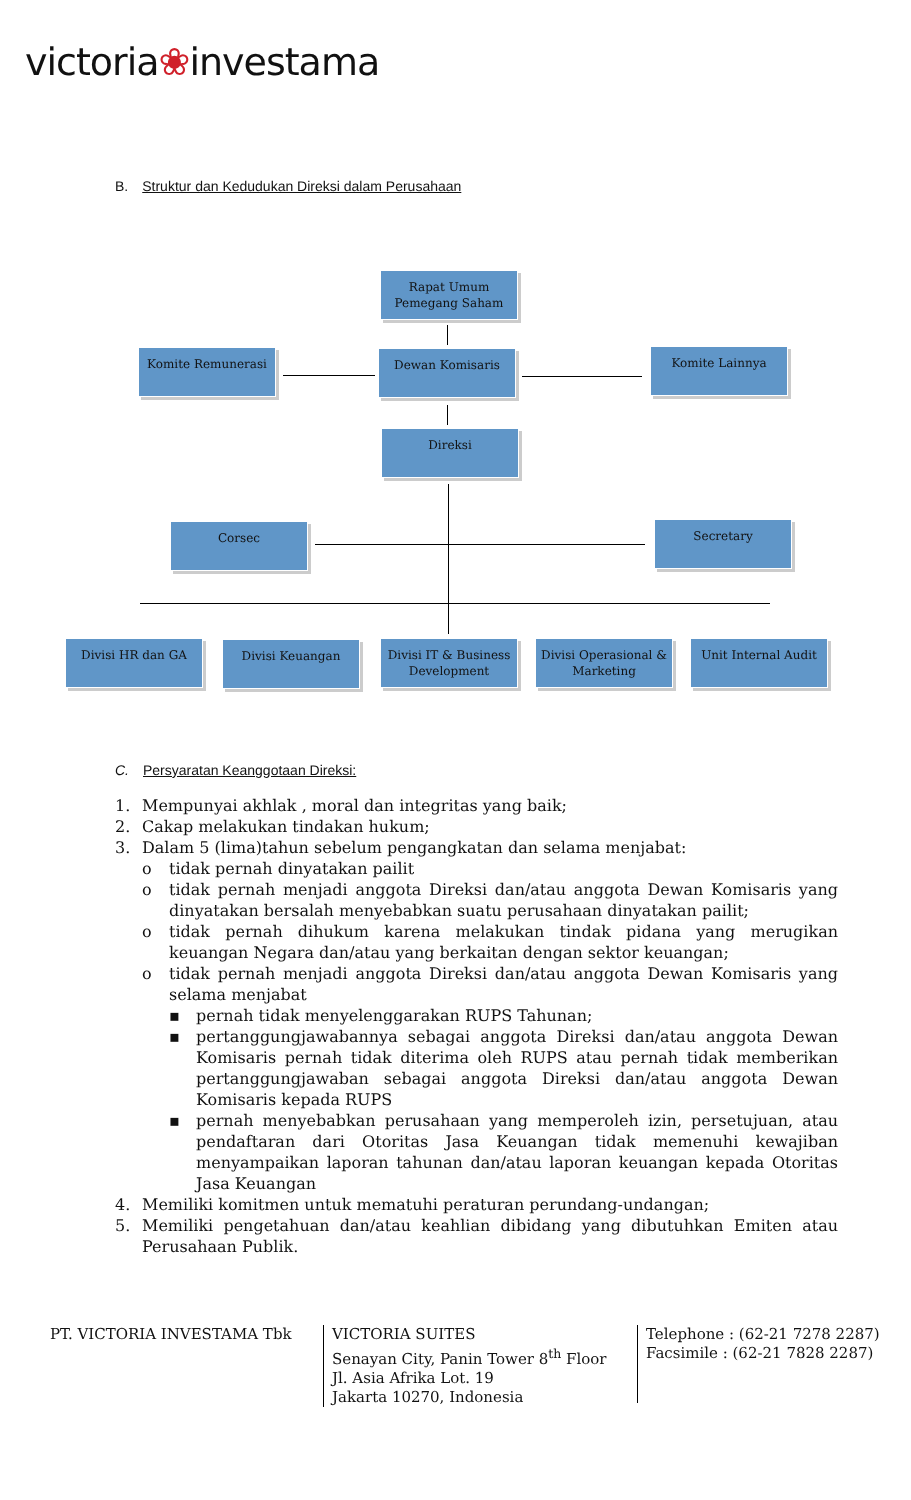victoria❀investama
B. Struktur dan Kedudukan Direksi dalam Perusahaan
Rapat Umum Pemegang Saham
Komite Remunerasi Dewan Komisaris Komite Lainnya
Direksi
Corsec Secretary
Divisi HR dan GA Divisi Keuangan
Divisi IT & Business Development
Divisi Operasional & Marketing
Unit Internal Audit
C. Persyaratan Keanggotaan Direksi:
1. Mempunyai akhlak , moral dan integritas yang baik;
2. Cakap melakukan tindakan hukum;
3. Dalam 5 (lima)tahun sebelum pengangkatan dan selama menjabat:
o tidak pernah dinyatakan pailit
o tidak pernah menjadi anggota Direksi dan/atau anggota Dewan Komisaris yang dinyatakan bersalah menyebabkan suatu perusahaan dinyatakan pailit;
o tidak pernah dihukum karena melakukan tindak pidana yang merugikan keuangan Negara dan/atau yang berkaitan dengan sektor keuangan;
o tidak pernah menjadi anggota Direksi dan/atau anggota Dewan Komisaris yang selama menjabat
▪ pernah tidak menyelenggarakan RUPS Tahunan;
▪ pertanggungjawabannya sebagai anggota Direksi dan/atau anggota Dewan Komisaris pernah tidak diterima oleh RUPS atau pernah tidak memberikan pertanggungjawaban sebagai anggota Direksi dan/atau anggota Dewan Komisaris kepada RUPS
▪ pernah menyebabkan perusahaan yang memperoleh izin, persetujuan, atau pendaftaran dari Otoritas Jasa Keuangan tidak memenuhi kewajiban menyampaikan laporan tahunan dan/atau laporan keuangan kepada Otoritas Jasa Keuangan
4. Memiliki komitmen untuk mematuhi peraturan perundang-undangan;
5. Memiliki pengetahuan dan/atau keahlian dibidang yang dibutuhkan Emiten atau Perusahaan Publik.
PT. VICTORIA INVESTAMA Tbk VICTORIA SUITES
Senayan City, Panin Tower 8<sup>th</sup> Floor
Jl. Asia Afrika Lot. 19
Jakarta 10270, Indonesia
Telephone : (62-21 7278 2287)
Facsimile : (62-21 7828 2287)